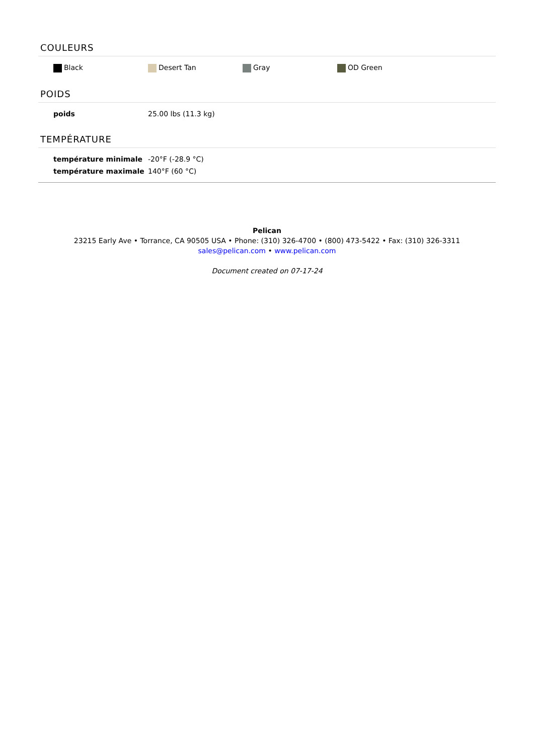COULEURS
| Black | Desert Tan | Gray | OD Green |
POIDS
| poids | 25.00 lbs (11.3 kg) |
TEMPÉRATURE
| température minimale | -20°F (-28.9 °C) |
| température maximale | 140°F (60 °C) |
Pelican
23215 Early Ave • Torrance, CA 90505 USA • Phone: (310) 326-4700 • (800) 473-5422 • Fax: (310) 326-3311
sales@pelican.com • www.pelican.com
Document created on 07-17-24